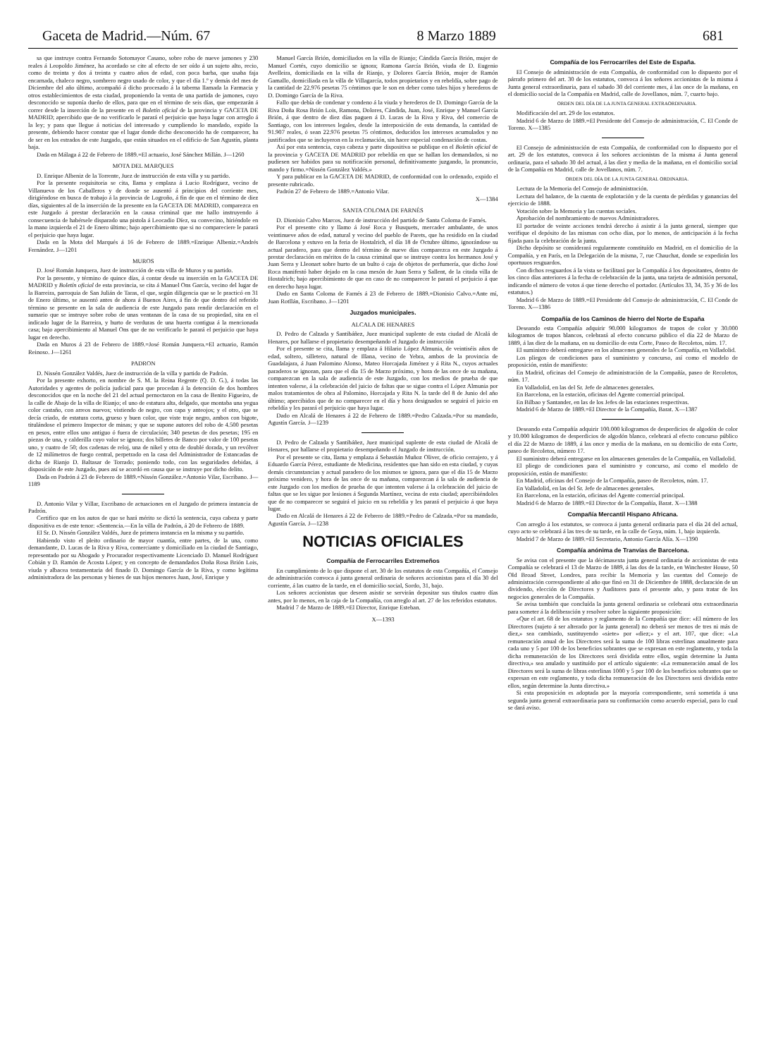Gaceta de Madrid.—Núm. 67 8 Marzo 1889 681
sa que instruye contra Fernando Sotomayor Casano, sobre robo de nueve jamones y 230 reales á Leopoldo Jiménez, ha acordado se cite al efecto de ser oído á un sujeto alto, recio, como de treinta y dos á treinta y cuatro años de edad, con poca barba, que usaba faja encarnada, chaleco negro, sombrero negro usado de color, y que el día 1.º y demás del mes de Diciembre del año último, acompañó á dicho procesado á la taberna llamada la Farmacia y otros establecimientos de esta ciudad, proponiendo la venta de una partida de jamones, cuyo desconocido se suponía dueño de ellos, para que en el término de seis días, que empezarán á correr desde la inserción de la presente en el Boletín oficial de la provincia y GACETA DE MADRID; apercibido que de no verificarlo le parará el perjuicio que haya lugar con arreglo á la ley; y para que llegue á noticias del interesado y cumpliendo lo mandado, expido la presente, debiendo hacer constar que el lugar donde dicho desconocido ha de comparecer, ha de ser en los estrados de este Juzgado, que están situados en el edificio de San Agustín, planta baja.
Dada en Málaga á 22 de Febrero de 1889.=El actuario, José Sánchez Millán. J—1260
MOTA DEL MARQUES
D. Enrique Albeniz de la Torrente, Juez de instrucción de esta villa y su partido.
Por la presente requisitoria se cita, llama y emplaza á Lucio Rodríguez, vecino de Villanueva de los Caballeros y de donde se ausentó á principios del corriente mes, dirigiéndose en busca de trabajo á la provincia de Logroño, á fin de que en el término de diez días, siguientes al de la inserción de la presente en la GACETA DE MADRID, comparezca en este Juzgado á prestar declaración en la causa criminal que me hallo instruyendo á consecuencia de habérsele disparado una pistola á Leocadio Díez, su convecino, hiriéndole en la mano izquierda el 21 de Enero último; bajo apercibimiento que si no compareciere le parará el perjuicio que haya lugar.
Dada en la Mota del Marqués á 16 de Febrero de 1889.=Enrique Albeniz.=Andrés Fernández. J—1201
MUROS
D. José Román Junquera, Juez de instrucción de esta villa de Muros y su partido.
Por la presente, y término de quince días, á contar desde su inserción en la GACETA DE MADRID y Boletín oficial de esta provincia, se cita á Manuel Ons García, vecino del lugar de la Barreira, parroquia de San Julián de Taras, el que, según diligencia que se le practicó en 31 de Enero último, se ausentó antes de ahora á Buenos Aires, á fin de que dentro del referido término se presente en la sala de audiencia de este Juzgado para rendir declaración en el sumario que se instruye sobre robo de unas ventanas de la casa de su propiedad, sita en el indicado lugar de la Barreira, y hurto de verduras de una huerta contigua á la mencionada casa; bajo apercibimiento al Manuel Ons que de no verificarlo le parará el perjuicio que haya lugar en derecho.
Dada en Muros á 23 de Febrero de 1889.=José Román Junquera.=El actuario, Ramón Reinoso. J—1261
PADRON
D. Nissén González Valdés, Juez de instrucción de la villa y partido de Padrón.
Por la presente exhorto, en nombre de S. M. la Reina Regente (Q. D. G.), á todas las Autoridades y agentes de policía judicial para que procedan á la detención de dos hombres desconocidos que en la noche del 21 del actual pernoctaron en la casa de Benito Figueiro, de la calle de Abajo de la villa de Rianjo; el uno de estatura alta, delgado, que montaba una yegua color castaño, con arreos nuevos; vistiendo de negro, con capa y anteojos; y el otro, que se decía criado, de estatura corta, grueso y buen color, que viste traje negro, ambos con bigote, titulándose el primero Inspector de minas; y que se supone autores del robo de 4.500 pesetas en pesos, entre ellos uno antiguo ó fuera de circulación; 340 pesetas de dos pesetas; 195 en piezas de una, y calderilla cuyo valor se ignora; dos billetes de Banco por valor de 100 pesetas uno, y cuatro de 50; dos cadenas de reloj, una de nikel y otra de doublé dorada, y un revólver de 12 milímetros de fuego central, perpetrado en la casa del Administrador de Estancadas de dicha de Rianjo D. Baltasar de Torrado; poniendo todo, con las seguridades debidas, á disposición de este Juzgado, pues así se acordó en causa que se instruye por dicho delito.
Dada en Padrón á 23 de Febrero de 1889.=Nissén González.=Antonio Vilar, Escribano. J—1189
D. Antonio Vilar y Villar, Escribano de actuaciones en el Juzgado de primera instancia de Padrón.
Certifico que en los autos de que se hará mérito se dictó la sentencia, cuya cabeza y parte dispositiva es de este tenor: «Sentencia.—En la villa de Padrón, á 20 de Febrero de 1889.
El Sr. D. Nissén González Valdés, Juez de primera instancia en la misma y su partido.
Habiendo visto el pleito ordinario de mayor cuantía, entre partes, de la una, como demandante, D. Lucas de la Riva y Riva, comerciante y domiciliado en la ciudad de Santiago, representado por su Abogado y Procurador respectivamente Licenciado D. Manuel Rodríguez Cobián y D. Ramón de Acosta López; y en concepto de demandados Doña Rosa Brión Lois, viuda y albacea testamentaria del finado D. Domingo García de la Riva, y como legítima administradora de las personas y bienes de sus hijos menores Juan, José, Enrique y
Manuel García Brión, domiciliados en la villa de Rianjo; Cándida García Brión, mujer de Manuel Cortés, cuyo domicilio se ignora; Ramona García Brión, viuda de D. Eugenio Avelleira, domiciliada en la villa de Rianjo, y Dolores García Brión, mujer de Ramón Gamallo, domiciliada en la villa de Villagarcía, todos propietarios y en rebeldía, sobre pago de la cantidad de 22.976 pesetas 75 céntimos que le son en deber como tales hijos y herederos de D. Domingo García de la Riva.
Fallo que debía de condenar y condeno á la viuda y herederos de D. Domingo García de la Riva Doña Rosa Brión Lois, Ramona, Dolores, Cándida, Juan, José, Enrique y Manuel García Brión, á que dentro de diez días paguen á D. Lucas de la Riva y Riva, del comercio de Santiago, con los intereses legales, desde la interposición de esta demanda, la cantidad de 91.907 reales, ó sean 22.976 pesetas 75 céntimos, deducidos los intereses acumulados y no justificados que se incluyeron en la reclamación, sin hacer especial condenación de costas.
Así por esta sentencia, cuya cabeza y parte dispositiva se publique en el Boletín oficial de la provincia y GACETA DE MADRID por rebeldía en que se hallan los demandados, si no pudiesen ser habidos para su notificación personal, definitivamente juzgando, la pronuncio, mando y firmo.=Nissén González Valdés.»
Y para publicar en la GACETA DE MADRID, de conformidad con lo ordenado, expido el presente rubricado.
Padrón 27 de Febrero de 1889.=Antonio Vilar.
X—1384
SANTA COLOMA DE FARNÉS
D. Dionisio Calvo Marcos, Juez de instrucción del partido de Santa Coloma de Farnés.
Por el presente cito y llamo á José Roca y Busquets, mercader ambulante, de unos veintinueve años de edad, natural y vecino del pueblo de Parets, que ha residido en la ciudad de Barcelona y estuvo en la feria de Hostalrich, el día 18 de Octubre último, ignorándose su actual paradero, para que dentro del término de nueve días comparezca en este Juzgado á prestar declaración en méritos de la causa criminal que se instruye contra los hermanos José y Juan Serra y Lleonart sobre hurto de un bulto ó caja de objetos de perfumería, que dicho José Roca manifestó haber dejado en la casa mesón de Juan Serra y Sallent, de la citada villa de Hostalrich; bajo apercibimiento de que en caso de no comparecer le parará el perjuicio á que en derecho haya lugar.
Dado en Santa Coloma de Farnés á 23 de Febrero de 1889.=Dionisio Calvo.=Ante mí, Juan Rotllán, Escribano. J—1201
Juzgados municipales.
ALCALA DE HENARES
D. Pedro de Calzada y Santibáñez, Juez municipal suplente de esta ciudad de Alcalá de Henares, por hallarse el propietario desempeñando el Juzgado de instrucción
Por el presente se cita, llama y emplaza á Hilario López Almunia, de veintiséis años de edad, soltero, silletero, natural de Illana, vecino de Yebra, ambos de la provincia de Guadalajara, á Juan Palomino Alonso, Mateo Horcajada Jiménez y á Rita N., cuyos actuales paraderos se ignoran, para que el día 15 de Marzo próximo, y hora de las once de su mañana, comparezcan en la sala de audiencia de este Juzgado, con los medios de prueba de que intenten valerse, á la celebración del juicio de faltas que se sigue contra el López Almunia por malos tratamientos de obra al Palomino, Horcajada y Rita N. la tarde del 8 de Junio del año último; apercibidos que de no comparecer en el día y hora designados se seguirá el juicio en rebeldía y les parará el perjuicio que haya lugar.
Dado en Alcalá de Henares á 22 de Febrero de 1889.=Pedro Calzada.=Por su mandado, Agustín García. J—1239
D. Pedro de Calzada y Santibáñez, Juez municipal suplente de esta ciudad de Alcalá de Henares, por hallarse el propietario desempeñando el Juzgado de instrucción.
Por el presente se cita, llama y emplaza á Sebastián Muñoz Oliver, de oficio cerrajero, y á Eduardo García Pérez, estudiante de Medicina, residentes que han sido en esta ciudad, y cuyas demás circunstancias y actual paradero de los mismos se ignora, para que el día 15 de Marzo próximo venidero, y hora de las once de su mañana, comparezcan á la sala de audiencia de este Juzgado con los medios de prueba de que intenten valerse á la celebración del juicio de faltas que se les sigue por lesiones á Segunda Martínez, vecina de esta ciudad; apercibiéndoles que de no comparecer se seguirá el juicio en su rebeldía y les parará el perjuicio á que haya lugar.
Dado en Alcalá de Henares á 22 de Febrero de 1889.=Pedro de Calzada.=Por su mandado, Agustín García. J—1238
NOTICIAS OFICIALES
Compañía de Ferrocarriles Extremeños
En cumplimiento de lo que dispone el art. 30 de los estatutos de esta Compañía, el Consejo de administración convoca á junta general ordinaria de señores accionistas para el día 30 del corriente, á las cuatro de la tarde, en el domicilio social, Sordo, 31, bajo.
Los señores accionistas que deseen asistir se servirán depositar sus títulos cuatro días antes, por lo menos, en la caja de la Compañía, con arreglo al art. 27 de los referidos estatutos.
Madrid 7 de Marzo de 1889.=El Director, Enrique Esteban.
X—1393
Compañía de los Ferrocarriles del Este de España.
El Consejo de administración de esta Compañía, de conformidad con lo dispuesto por el párrafo primero del art. 30 de los estatutos, convoca á los señores accionistas de la misma á Junta general extraordinaria, para el sabado 30 del corriente mes, á las once de la mañana, en el domicilio social de la Compañía en Madrid, calle de Jovellanos, núm. 7, cuarto bajo.
ORDEN DEL DÍA DE LA JUNTA GENERAL EXTRAORDINARIA.
Modificación del art. 29 de los estatutos.
Madrid 6 de Marzo de 1889.=El Presidente del Consejo de administración, C. El Conde de Toreno. X—1385
El Consejo de administración de esta Compañía, de conformidad con lo dispuesto por el art. 29 de los estatutos, convoca á los señores accionistas de la misma á Junta general ordinaria, para el sabado 30 del actual, á las diez y media de la mañana, en el domicilio social de la Compañía en Madrid, calle de Jovellanos, núm. 7.
ORDEN DEL DÍA DE LA JUNTA GENERAL ORDINARIA.
Lectura de la Memoria del Consejo de administración.
Lectura del balance, de la cuenta de explotación y de la cuenta de pérdidas y ganancias del ejercicio de 1888.
Votación sobre la Memoria y las cuentas sociales.
Aprobación del nombramiento de nuevos Administradores.
El portador de veinte acciones tendrá derecho á asistir á la junta general, siempre que verifique el depósito de las mismas con ocho días, por lo menos, de anticipación á la fecha fijada para la celebración de la junta.
Dicho depósito se considerará regularmente constituído en Madrid, en el domicilio de la Compañía, y en París, en la Delegación de la misma, 7, rue Chauchat, donde se expedirán los oportuuos resguardos.
Con dichos resguardos á la vista se facilitará por la Compañía á los depositantes, dentro de los cinco días anteriores á la fecha de celebración de la junta, una tarjeta de admisión personal, indicando el número de votos á que tiene derecho el portador. (Artículos 33, 34, 35 y 36 de los estatutos.)
Madrid 6 de Marzo de 1889.=El Presidente del Consejo de administración, C. El Conde de Toreno. X—1386
Compañía de los Caminos de hierro del Norte de España
Deseando esta Compañía adquirir 90.000 kilogramos de trapos de color y 30.000 kilogramos de trapos blancos, celebrará al efecto concurso público el día 22 de Marzo de 1889, á las diez de la mañana, en su domicilio de esta Corte, Paseo de Recoletos, núm. 17.
El suministro deberá entregarse en los almacenes generales de la Compañía, en Valladolid.
Los pliegos de condiciones para el suministro y concurso, así como el modelo de proposición, están de manifiesto:
En Madrid, oficinas del Consejo de administración de la Compañía, paseo de Recoletos, núm. 17.
En Valladolid, en las del Sr. Jefe de almacenes generales.
En Barcelona, en la estación, oficinas del Agente comercial principal.
En Bilbao y Santander, en las de los Jefes de las estaciones respectivas.
Madrid 6 de Marzo de 1889.=El Director de la Compañía, Barat. X—1387
Deseando esta Compañía adquirir 100.000 kilogramos de desperdicios de algodón de color y 10.000 kilogramos de desperdicios de algodón blanco, celebrará al efecto concurso público el día 22 de Marzo de 1889, á las once y media de la mañana, en su domicilio de esta Corte, paseo de Recoletos, número 17.
El suministro deberá entregarse en los almacenes generales de la Compañía, en Valladolid.
El pliego de condiciones para el suministro y concurso, así como el modelo de proposición, están de manifiesto:
En Madrid, oficinas del Consejo de la Compañía, paseo de Recoletos, núm. 17.
En Valladolid, en las del Sr. Jefe de almacenes generales.
En Barcelona, en la estación, oficinas del Agente comercial principal.
Madrid 6 de Marzo de 1889.=El Director de la Compañía, Barat. X—1388
Compañía Mercantil Hispano Africana.
Con arreglo á los estatutos, se convoca á junta general ordinaria para el día 24 del actual, cuyo acto se celebrará á las tres de su tarde, en la calle de Goya, núm. 1, bajo izquierda.
Madrid 7 de Marzo de 1889.=El Secretario, Antonio García Alía. X—1390
Compañía anónima de Tranvías de Barcelona.
Se avisa con el presente que la décimasexta junta general ordinaria de accionistas de esta Compañía se celebrará el 13 de Marzo de 1889, á las dos de la tarde, en Winchester House, 50 Old Broad Street, Londres, para recibir la Memoria y las cuentas del Consejo de administración correspondiente al año que finó en 31 de Diciembre de 1888, declaración de un dividendo, elección de Directores y Auditores para el presente año, y para tratar de los negocios generales de la Compañía.
Se avisa también que concluída la junta general ordinaria se celebrará otra extraordinaria para someter á la deliberación y resolver sobre la siguiente proposición:
«Que el art. 68 de los estatutos y reglamento de la Compañía que dice: «El número de los Directores (sujeto á ser alterado por la junta general) no deberá ser menos de tres ni más de diez,» sea cambiado, sustituyendo «siete» por «diez;» y el art. 107, que dice: «La remuneración anual de los Directores será la suma de 100 libras esterlinas anualmente para cada uno y 5 por 100 de los beneficios sobrantes que se expresan en este reglamento, y toda la dicha remuneración de los Directores será dividida entre ellos, según determine la Junta directiva,» sea anulado y sustituído por el artículo siguiente: «La remuneración anual de los Directores será la suma de libras esterlinas 1000 y 5 por 100 de los beneficios sobrantes que se expresan en este reglamento, y toda dicha remuneración de los Directores será dividida entre ellos, según determine la Junta directiva.»
Si esta proposición es adoptada por la mayoría correspondiente, será sometida á una segunda junta general extraordinaria para su confirmación como acuerdo especial, para lo cual se dará aviso.